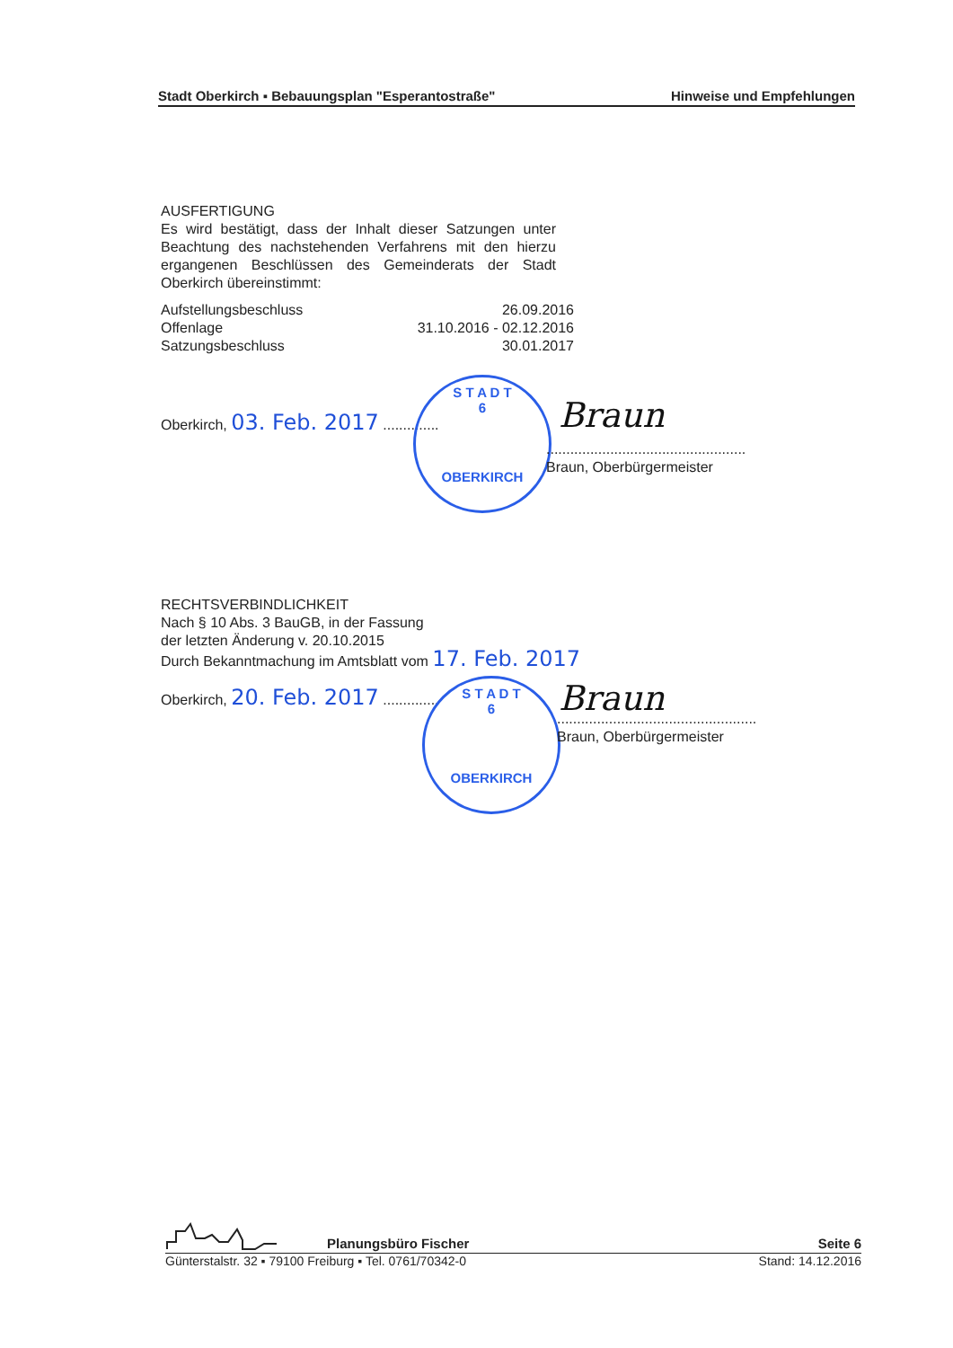Stadt Oberkirch ▪ Bebauungsplan "Esperantostraße" Hinweise und Empfehlungen
AUSFERTIGUNG
Es wird bestätigt, dass der Inhalt dieser Satzungen unter Beachtung des nachstehenden Verfahrens mit den hierzu ergangenen Beschlüssen des Gemeinderats der Stadt Oberkirch übereinstimmt:
Aufstellungsbeschluss 26.09.2016
Offenlage 31.10.2016 - 02.12.2016
Satzungsbeschluss 30.01.2017
Oberkirch, 03. Feb. 2017 ..............
S T A D T
6
OBERKIRCH
Braun
..................................................
Braun, Oberbürgermeister
RECHTSVERBINDLICHKEIT
Nach § 10 Abs. 3 BauGB, in der Fassung
der letzten Änderung v. 20.10.2015
Durch Bekanntmachung im Amtsblatt vom 17. Feb. 2017
Oberkirch, 20. Feb. 2017 ..............
S T A D T
6
OBERKIRCH
Braun
..................................................
Braun, Oberbürgermeister
Planungsbüro Fischer Seite 6
Günterstalstr. 32 ▪ 79100 Freiburg ▪ Tel. 0761/70342-0 Stand: 14.12.2016